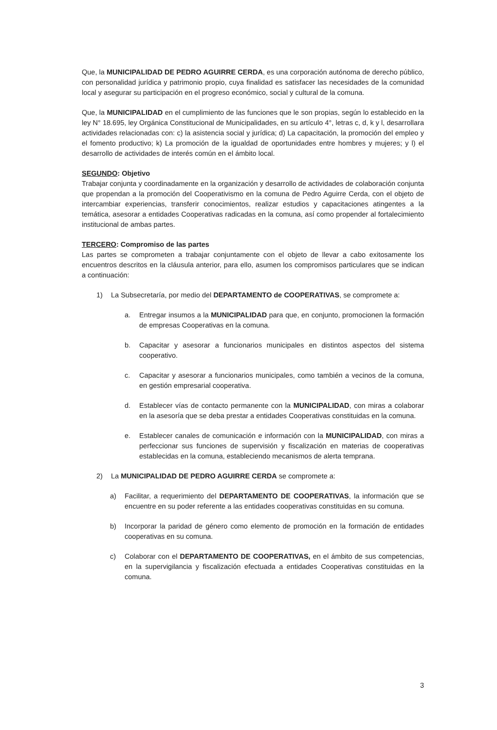Que, la MUNICIPALIDAD DE PEDRO AGUIRRE CERDA, es una corporación autónoma de derecho público, con personalidad jurídica y patrimonio propio, cuya finalidad es satisfacer las necesidades de la comunidad local y asegurar su participación en el progreso económico, social y cultural de la comuna.
Que, la MUNICIPALIDAD en el cumplimiento de las funciones que le son propias, según lo establecido en la ley N° 18.695, ley Orgánica Constitucional de Municipalidades, en su artículo 4°, letras c, d, k y l, desarrollara actividades relacionadas con: c) la asistencia social y jurídica; d) La capacitación, la promoción del empleo y el fomento productivo; k) La promoción de la igualdad de oportunidades entre hombres y mujeres; y l) el desarrollo de actividades de interés común en el ámbito local.
SEGUNDO: Objetivo
Trabajar conjunta y coordinadamente en la organización y desarrollo de actividades de colaboración conjunta que propendan a la promoción del Cooperativismo en la comuna de Pedro Aguirre Cerda, con el objeto de intercambiar experiencias, transferir conocimientos, realizar estudios y capacitaciones atingentes a la temática, asesorar a entidades Cooperativas radicadas en la comuna, así como propender al fortalecimiento institucional de ambas partes.
TERCERO: Compromiso de las partes
Las partes se comprometen a trabajar conjuntamente con el objeto de llevar a cabo exitosamente los encuentros descritos en la cláusula anterior, para ello, asumen los compromisos particulares que se indican a continuación:
1) La Subsecretaría, por medio del DEPARTAMENTO de COOPERATIVAS, se compromete a:
a. Entregar insumos a la MUNICIPALIDAD para que, en conjunto, promocionen la formación de empresas Cooperativas en la comuna.
b. Capacitar y asesorar a funcionarios municipales en distintos aspectos del sistema cooperativo.
c. Capacitar y asesorar a funcionarios municipales, como también a vecinos de la comuna, en gestión empresarial cooperativa.
d. Establecer vías de contacto permanente con la MUNICIPALIDAD, con miras a colaborar en la asesoría que se deba prestar a entidades Cooperativas constituidas en la comuna.
e. Establecer canales de comunicación e información con la MUNICIPALIDAD, con miras a perfeccionar sus funciones de supervisión y fiscalización en materias de cooperativas establecidas en la comuna, estableciendo mecanismos de alerta temprana.
2) La MUNICIPALIDAD DE PEDRO AGUIRRE CERDA se compromete a:
a) Facilitar, a requerimiento del DEPARTAMENTO DE COOPERATIVAS, la información que se encuentre en su poder referente a las entidades cooperativas constituidas en su comuna.
b) Incorporar la paridad de género como elemento de promoción en la formación de entidades cooperativas en su comuna.
c) Colaborar con el DEPARTAMENTO DE COOPERATIVAS, en el ámbito de sus competencias, en la supervigilancia y fiscalización efectuada a entidades Cooperativas constituidas en la comuna.
3